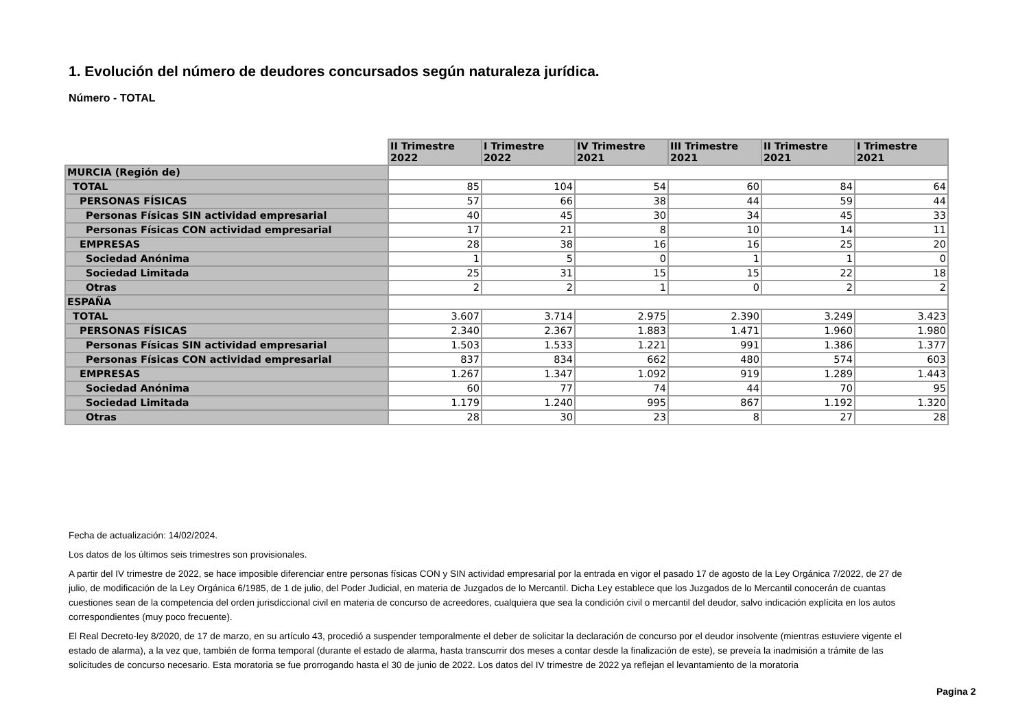1. Evolución del número de deudores concursados según naturaleza jurídica.
Número - TOTAL
| | II Trimestre 2022 | I Trimestre 2022 | IV Trimestre 2021 | III Trimestre 2021 | II Trimestre 2021 | I Trimestre 2021 |
| MURCIA (Región de) | | | | | | |
| TOTAL | 85 | 104 | 54 | 60 | 84 | 64 |
| PERSONAS FÍSICAS | 57 | 66 | 38 | 44 | 59 | 44 |
| Personas Físicas SIN actividad empresarial | 40 | 45 | 30 | 34 | 45 | 33 |
| Personas Físicas CON actividad empresarial | 17 | 21 | 8 | 10 | 14 | 11 |
| EMPRESAS | 28 | 38 | 16 | 16 | 25 | 20 |
| Sociedad Anónima | 1 | 5 | 0 | 1 | 1 | 0 |
| Sociedad Limitada | 25 | 31 | 15 | 15 | 22 | 18 |
| Otras | 2 | 2 | 1 | 0 | 2 | 2 |
| ESPAÑA | | | | | | |
| TOTAL | 3.607 | 3.714 | 2.975 | 2.390 | 3.249 | 3.423 |
| PERSONAS FÍSICAS | 2.340 | 2.367 | 1.883 | 1.471 | 1.960 | 1.980 |
| Personas Físicas SIN actividad empresarial | 1.503 | 1.533 | 1.221 | 991 | 1.386 | 1.377 |
| Personas Físicas CON actividad empresarial | 837 | 834 | 662 | 480 | 574 | 603 |
| EMPRESAS | 1.267 | 1.347 | 1.092 | 919 | 1.289 | 1.443 |
| Sociedad Anónima | 60 | 77 | 74 | 44 | 70 | 95 |
| Sociedad Limitada | 1.179 | 1.240 | 995 | 867 | 1.192 | 1.320 |
| Otras | 28 | 30 | 23 | 8 | 27 | 28 |
Fecha de actualización: 14/02/2024.
Los datos de los últimos seis trimestres son provisionales.
A partir del IV trimestre de 2022, se hace imposible diferenciar entre personas físicas CON y SIN actividad empresarial por la entrada en vigor el pasado 17 de agosto de la Ley Orgánica 7/2022, de 27 de julio, de modificación de la Ley Orgánica 6/1985, de 1 de julio, del Poder Judicial, en materia de Juzgados de lo Mercantil. Dicha Ley establece que los Juzgados de lo Mercantil conocerán de cuantas cuestiones sean de la competencia del orden jurisdiccional civil en materia de concurso de acreedores, cualquiera que sea la condición civil o mercantil del deudor, salvo indicación explícita en los autos correspondientes (muy poco frecuente).
El Real Decreto-ley 8/2020, de 17 de marzo, en su artículo 43, procedió a suspender temporalmente el deber de solicitar la declaración de concurso por el deudor insolvente (mientras estuviere vigente el estado de alarma), a la vez que, también de forma temporal (durante el estado de alarma, hasta transcurrir dos meses a contar desde la finalización de este), se preveía la inadmisión a trámite de las solicitudes de concurso necesario. Esta moratoria se fue prorrogando hasta el 30 de junio de 2022. Los datos del IV trimestre de 2022 ya reflejan el levantamiento de la moratoria
Pagina 2